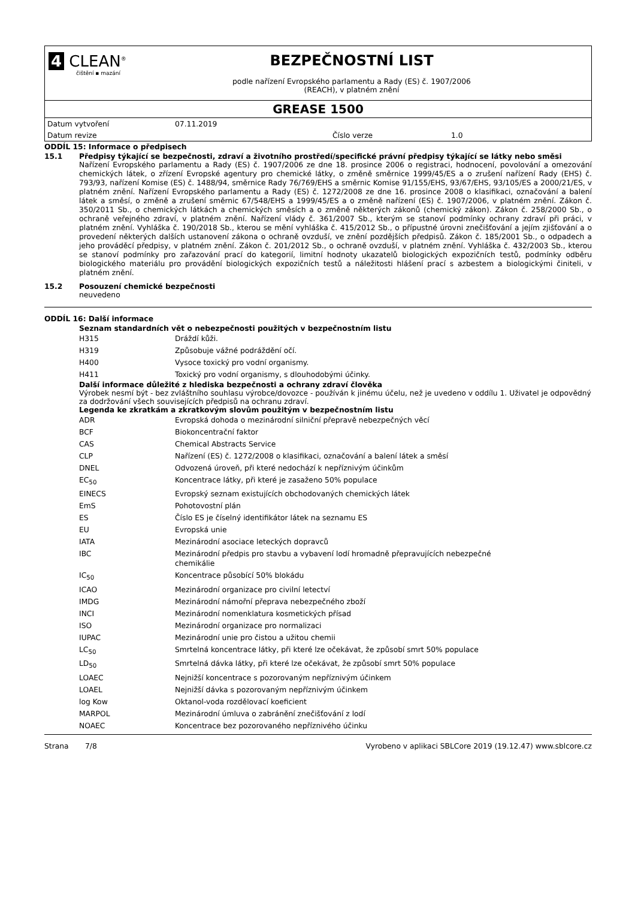4 CLEAN<sup>®</sup>
čištění ▪ mazání
BEZPEČNOSTNÍ LIST
podle nařízení Evropského parlamentu a Rady (ES) č. 1907/2006
(REACH), v platném znění
GREASE 1500
| Datum vytvoření | 07.11.2019 | | |
| Datum revize | | Číslo verze | 1.0 |
ODDÍL 15: Informace o předpisech
15.1 Předpisy týkající se bezpečnosti, zdraví a životního prostředí/specifické právní předpisy týkající se látky nebo směsi
Nařízení Evropského parlamentu a Rady (ES) č. 1907/2006 ze dne 18. prosince 2006 o registraci, hodnocení, povolování a omezování chemických látek, o zřízení Evropské agentury pro chemické látky, o změně směrnice 1999/45/ES a o zrušení nařízení Rady (EHS) č. 793/93, nařízení Komise (ES) č. 1488/94, směrnice Rady 76/769/EHS a směrnic Komise 91/155/EHS, 93/67/EHS, 93/105/ES a 2000/21/ES, v platném znění. Nařízení Evropského parlamentu a Rady (ES) č. 1272/2008 ze dne 16. prosince 2008 o klasifikaci, označování a balení látek a směsí, o změně a zrušení směrnic 67/548/EHS a 1999/45/ES a o změně nařízení (ES) č. 1907/2006, v platném znění. Zákon č. 350/2011 Sb., o chemických látkách a chemických směsích a o změně některých zákonů (chemický zákon). Zákon č. 258/2000 Sb., o ochraně veřejného zdraví, v platném znění. Nařízení vlády č. 361/2007 Sb., kterým se stanoví podmínky ochrany zdraví při práci, v platném znění. Vyhláška č. 190/2018 Sb., kterou se mění vyhláška č. 415/2012 Sb., o přípustné úrovni znečišťování a jejím zjišťování a o provedení některých dalších ustanovení zákona o ochraně ovzduší, ve znění pozdějších předpisů. Zákon č. 185/2001 Sb., o odpadech a jeho prováděcí předpisy, v platném znění. Zákon č. 201/2012 Sb., o ochraně ovzduší, v platném znění. Vyhláška č. 432/2003 Sb., kterou se stanoví podmínky pro zařazování prací do kategorií, limitní hodnoty ukazatelů biologických expozičních testů, podmínky odběru biologického materiálu pro provádění biologických expozičních testů a náležitosti hlášení prací s azbestem a biologickými činiteli, v platném znění.
15.2 Posouzení chemické bezpečnosti
neuvedeno
ODDÍL 16: Další informace
Seznam standardních vět o nebezpečnosti použitých v bezpečnostním listu
| H315 | Dráždí kůži. |
| H319 | Způsobuje vážné podráždění očí. |
| H400 | Vysoce toxický pro vodní organismy. |
| H411 | Toxický pro vodní organismy, s dlouhodobými účinky. |
Další informace důležité z hlediska bezpečnosti a ochrany zdraví člověka
Výrobek nesmí být - bez zvláštního souhlasu výrobce/dovozce - používán k jinému účelu, než je uvedeno v oddílu 1. Uživatel je odpovědný za dodržování všech souvisejících předpisů na ochranu zdraví.
Legenda ke zkratkám a zkratkovým slovům použitým v bezpečnostním listu
| ADR | Evropská dohoda o mezinárodní silniční přepravě nebezpečných věcí |
| BCF | Biokoncentrační faktor |
| CAS | Chemical Abstracts Service |
| CLP | Nařízení (ES) č. 1272/2008 o klasifikaci, označování a balení látek a směsí |
| DNEL | Odvozená úroveň, při které nedochází k nepříznivým účinkům |
| EC<sub>50</sub> | Koncentrace látky, při které je zasaženo 50% populace |
| EINECS | Evropský seznam existujících obchodovaných chemických látek |
| EmS | Pohotovostní plán |
| ES | Číslo ES je číselný identifikátor látek na seznamu ES |
| EU | Evropská unie |
| IATA | Mezinárodní asociace leteckých dopravců |
| IBC | Mezinárodní předpis pro stavbu a vybavení lodí hromadně přepravujících nebezpečné chemikálie |
| IC<sub>50</sub> | Koncentrace působící 50% blokádu |
| ICAO | Mezinárodní organizace pro civilní letectví |
| IMDG | Mezinárodní námořní přeprava nebezpečného zboží |
| INCI | Mezinárodní nomenklatura kosmetických přísad |
| ISO | Mezinárodní organizace pro normalizaci |
| IUPAC | Mezinárodní unie pro čistou a užitou chemii |
| LC<sub>50</sub> | Smrtelná koncentrace látky, při které lze očekávat, že způsobí smrt 50% populace |
| LD<sub>50</sub> | Smrtelná dávka látky, při které lze očekávat, že způsobí smrt 50% populace |
| LOAEC | Nejnižší koncentrace s pozorovaným nepříznivým účinkem |
| LOAEL | Nejnižší dávka s pozorovaným nepříznivým účinkem |
| log Kow | Oktanol-voda rozdělovací koeficient |
| MARPOL | Mezinárodní úmluva o zabránění znečišťování z lodí |
| NOAEC | Koncentrace bez pozorovaného nepříznivého účinku |
Strana 7/8 Vyrobeno v aplikaci SBLCore 2019 (19.12.47) www.sblcore.cz